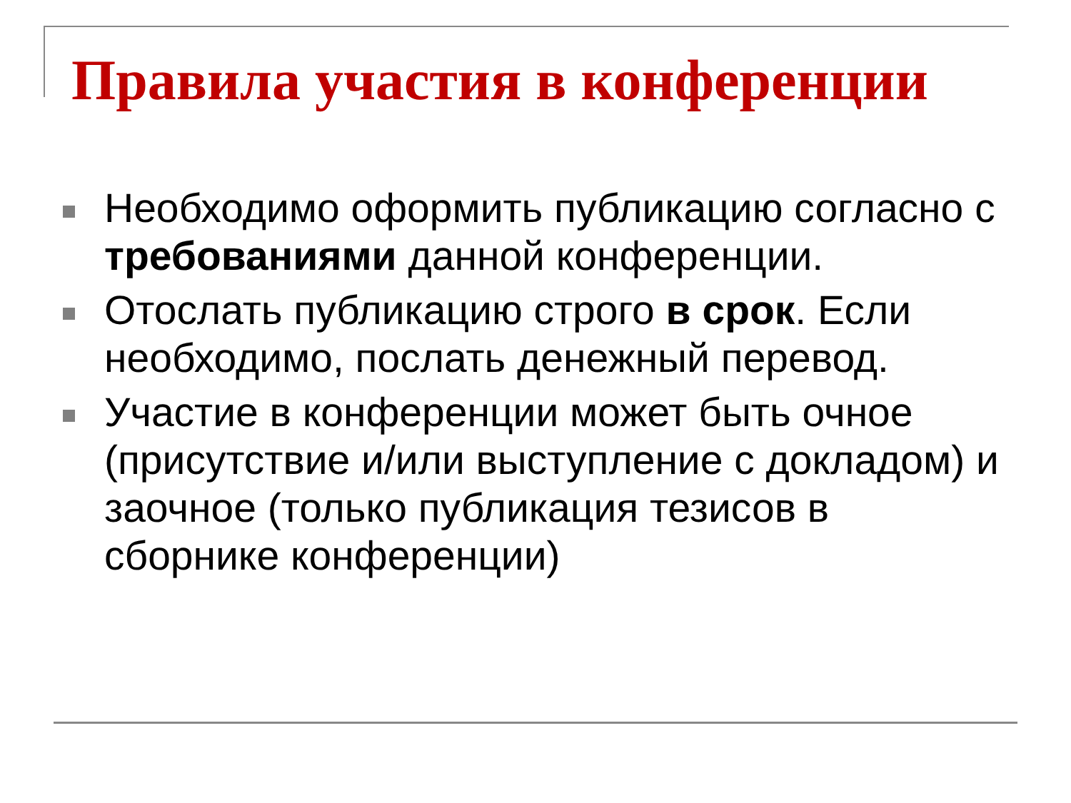Правила участия в конференции
Необходимо оформить публикацию согласно с требованиями данной конференции.
Отослать публикацию строго в срок. Если необходимо, послать денежный перевод.
Участие в конференции может быть очное (присутствие и/или выступление с докладом) и заочное (только публикация тезисов в сборнике конференции)